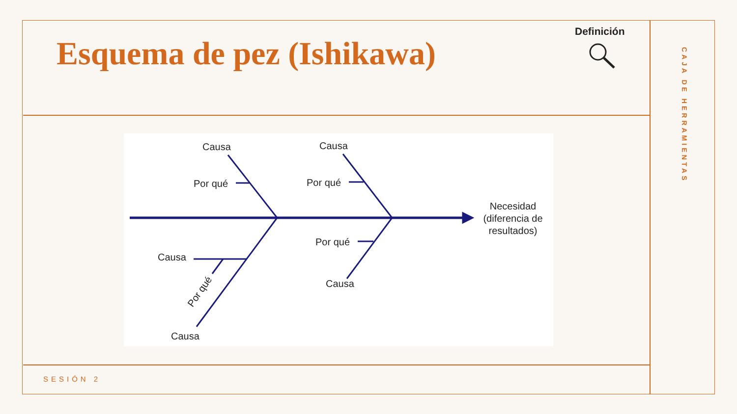Esquema de pez (Ishikawa)
Definición
CAJA DE HERRAMIENTAS
Causa
Causa
Por qué
Por qué
Causa
Por qué
Causa
Causa
Por qué
Necesidad
(diferencia de
resultados)
SESIÓN 2